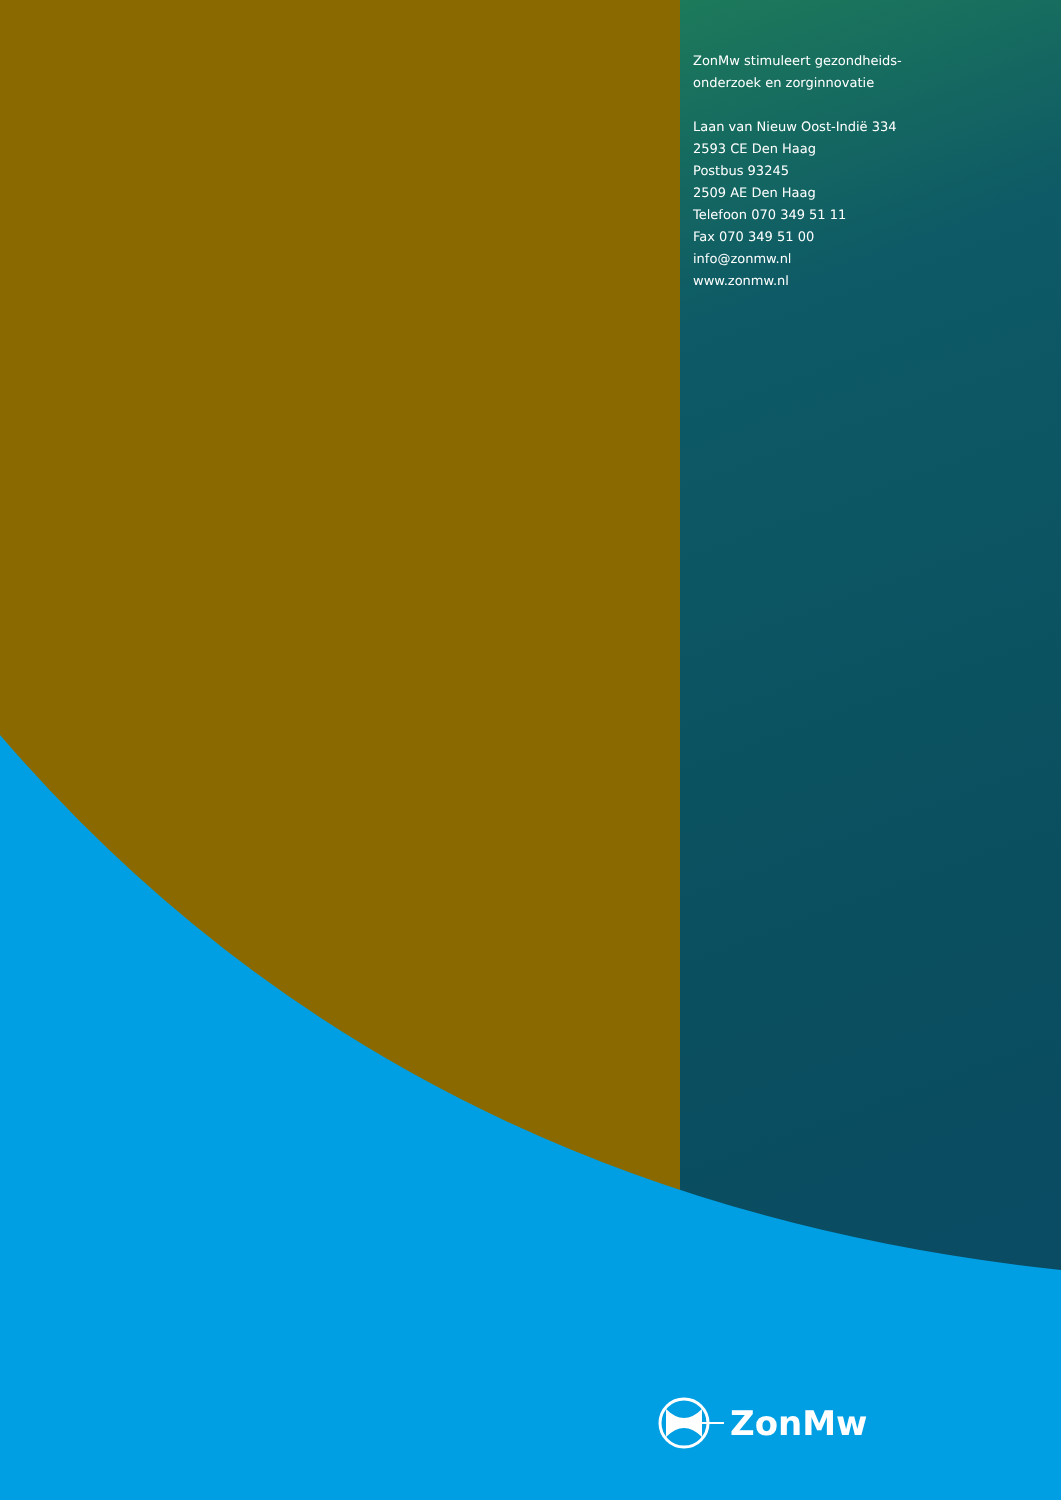ZonMw stimuleert gezondheids-
onderzoek en zorginnovatie
Laan van Nieuw Oost-Indië 334
2593 CE Den Haag
Postbus 93245
2509 AE Den Haag
Telefoon 070 349 51 11
Fax 070 349 51 00
info@zonmw.nl
www.zonmw.nl
ZonMw